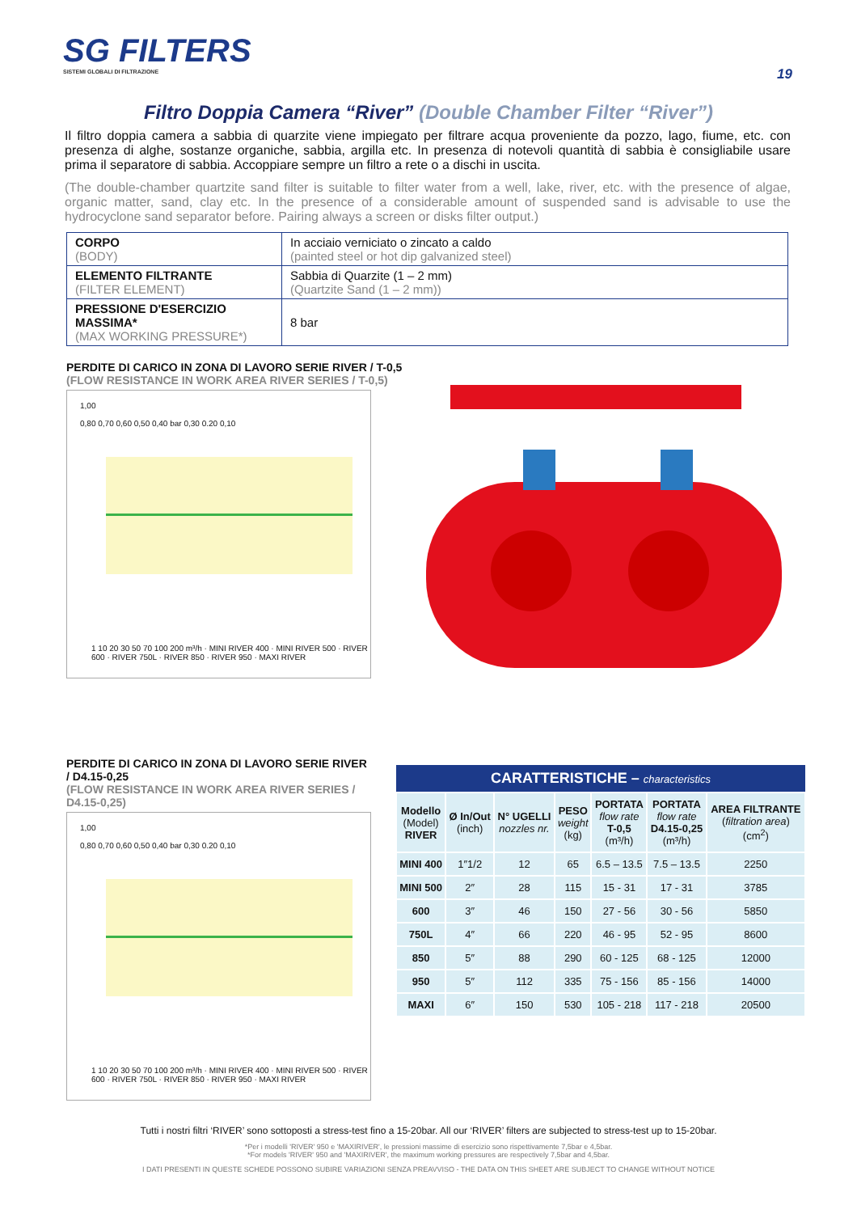SG FILTERS
SISTEMI GLOBALI DI FILTRAZIONE
19
Filtro Doppia Camera “River” (Double Chamber Filter “River”)
Il filtro doppia camera a sabbia di quarzite viene impiegato per filtrare acqua proveniente da pozzo, lago, fiume, etc. con presenza di alghe, sostanze organiche, sabbia, argilla etc. In presenza di notevoli quantità di sabbia è consigliabile usare prima il separatore di sabbia. Accoppiare sempre un filtro a rete o a dischi in uscita.
(The double-chamber quartzite sand filter is suitable to filter water from a well, lake, river, etc. with the presence of algae, organic matter, sand, clay etc. In the presence of a considerable amount of suspended sand is advisable to use the hydrocyclone sand separator before. Pairing always a screen or disks filter output.)
| CORPO (BODY) | In acciaio verniciato o zincato a caldo (painted steel or hot dip galvanized steel) |
| ELEMENTO FILTRANTE (FILTER ELEMENT) | Sabbia di Quarzite (1 – 2 mm) (Quartzite Sand (1 – 2 mm)) |
| PRESSIONE D'ESERCIZIO MASSIMA* (MAX WORKING PRESSURE*) | 8 bar |
PERDITE DI CARICO IN ZONA DI LAVORO SERIE RIVER / T-0,5
(FLOW RESISTANCE IN WORK AREA RIVER SERIES / T-0,5)
1,00
0,80 0,70 0,60 0,50 0,40 bar 0,30 0.20 0,10
1 10 20 30 50 70 100 200 m³/h · MINI RIVER 400 · MINI RIVER 500 · RIVER 600 · RIVER 750L · RIVER 850 · RIVER 950 · MAXI RIVER
PERDITE DI CARICO IN ZONA DI LAVORO SERIE RIVER / D4.15-0,25
(FLOW RESISTANCE IN WORK AREA RIVER SERIES / D4.15-0,25)
1,00
0,80 0,70 0,60 0,50 0,40 bar 0,30 0.20 0,10
1 10 20 30 50 70 100 200 m³/h · MINI RIVER 400 · MINI RIVER 500 · RIVER 600 · RIVER 750L · RIVER 850 · RIVER 950 · MAXI RIVER
| CARATTERISTICHE – characteristics | | | | | | |
| --- | --- | --- | --- | --- | --- | --- |
| Modello (Model) RIVER | Ø In/Out (inch) | N° UGELLI nozzles nr. | PESO weight (kg) | PORTATA flow rate T-0,5 (m³/h) | PORTATA flow rate D4.15-0,25 (m³/h) | AREA FILTRANTE ( filtration area ) (cm<sup>2</sup>) |
| MINI 400 | 1″1/2 | 12 | 65 | 6.5 – 13.5 | 7.5 – 13.5 | 2250 |
| MINI 500 | 2″ | 28 | 115 | 15 - 31 | 17 - 31 | 3785 |
| 600 | 3″ | 46 | 150 | 27 - 56 | 30 - 56 | 5850 |
| 750L | 4″ | 66 | 220 | 46 - 95 | 52 - 95 | 8600 |
| 850 | 5″ | 88 | 290 | 60 - 125 | 68 - 125 | 12000 |
| 950 | 5″ | 112 | 335 | 75 - 156 | 85 - 156 | 14000 |
| MAXI | 6″ | 150 | 530 | 105 - 218 | 117 - 218 | 20500 |
Tutti i nostri filtri ‘RIVER’ sono sottoposti a stress-test fino a 15-20bar. All our ‘RIVER’ filters are subjected to stress-test up to 15-20bar.
*Per i modelli 'RIVER' 950 e 'MAXIRIVER', le pressioni massime di esercizio sono rispettivamente 7,5bar e 4,5bar.
*For models 'RIVER' 950 and 'MAXIRIVER', the maximum working pressures are respectively 7,5bar and 4,5bar.
I DATI PRESENTI IN QUESTE SCHEDE POSSONO SUBIRE VARIAZIONI SENZA PREAVVISO - THE DATA ON THIS SHEET ARE SUBJECT TO CHANGE WITHOUT NOTICE